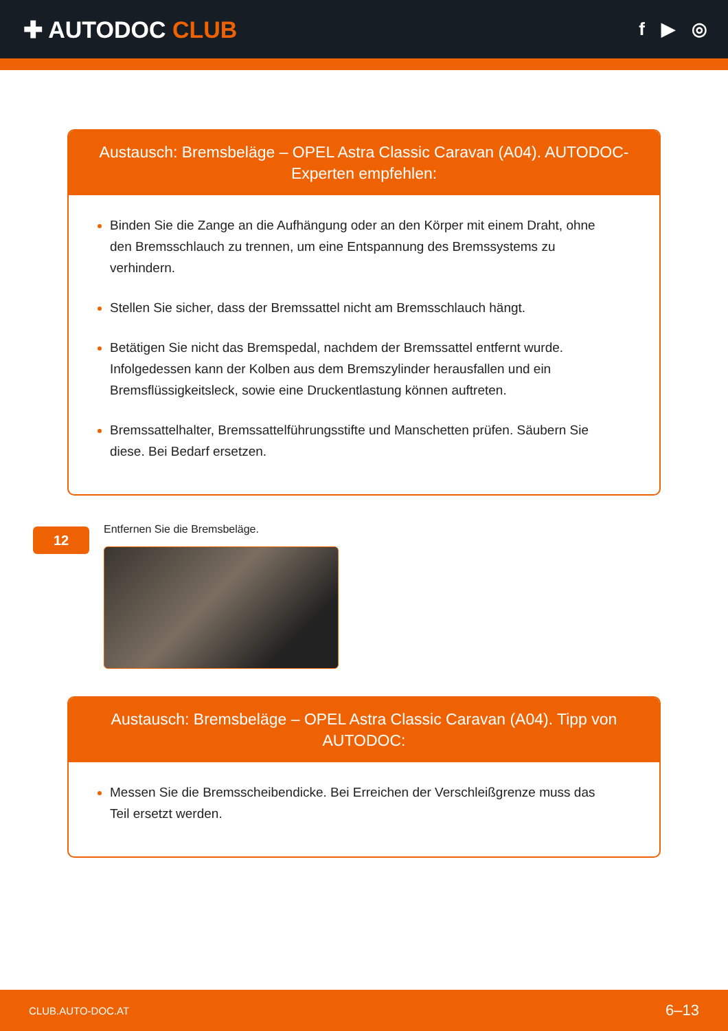✚ AUTODOC CLUB
f ▶ ◎
Austausch: Bremsbeläge – OPEL Astra Classic Caravan (A04). AUTODOC-Experten empfehlen:
Binden Sie die Zange an die Aufhängung oder an den Körper mit einem Draht, ohne den Bremsschlauch zu trennen, um eine Entspannung des Bremssystems zu verhindern.
Stellen Sie sicher, dass der Bremssattel nicht am Bremsschlauch hängt.
Betätigen Sie nicht das Bremspedal, nachdem der Bremssattel entfernt wurde. Infolgedessen kann der Kolben aus dem Bremszylinder herausfallen und ein Bremsflüssigkeitsleck, sowie eine Druckentlastung können auftreten.
Bremssattelhalter, Bremssattelführungsstifte und Manschetten prüfen. Säubern Sie diese. Bei Bedarf ersetzen.
12
Entfernen Sie die Bremsbeläge.
Austausch: Bremsbeläge – OPEL Astra Classic Caravan (A04). Tipp von AUTODOC:
Messen Sie die Bremsscheibendicke. Bei Erreichen der Verschleißgrenze muss das Teil ersetzt werden.
CLUB.AUTO-DOC.AT 6–13